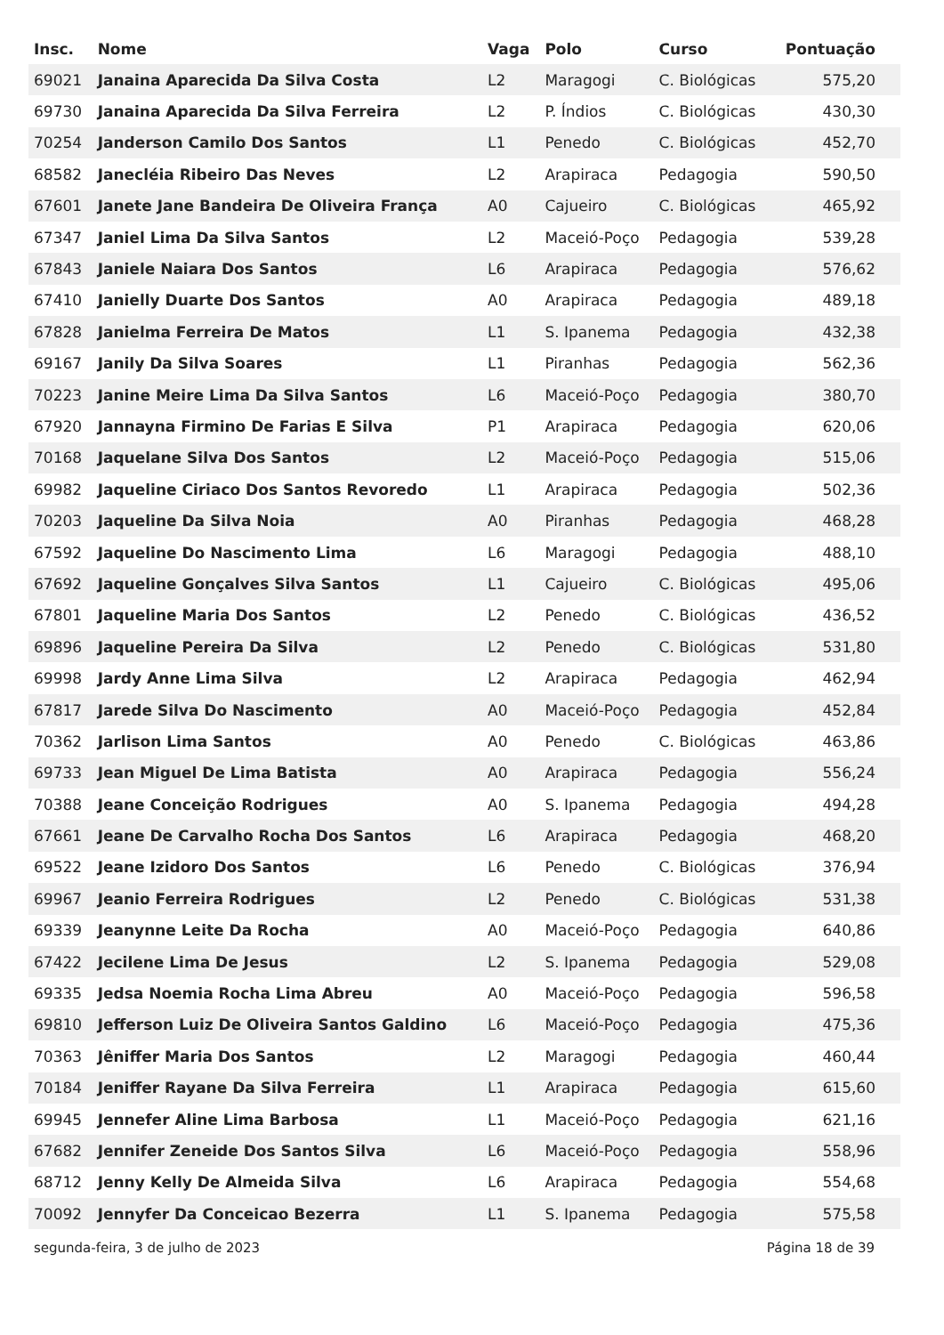| Insc. | Nome | Vaga | Polo | Curso | Pontuação |
| --- | --- | --- | --- | --- | --- |
| 69021 | Janaina Aparecida Da Silva Costa | L2 | Maragogi | C. Biológicas | 575,20 |
| 69730 | Janaina Aparecida Da Silva Ferreira | L2 | P. Índios | C. Biológicas | 430,30 |
| 70254 | Janderson Camilo Dos Santos | L1 | Penedo | C. Biológicas | 452,70 |
| 68582 | Janecléia Ribeiro Das Neves | L2 | Arapiraca | Pedagogia | 590,50 |
| 67601 | Janete Jane Bandeira De Oliveira França | A0 | Cajueiro | C. Biológicas | 465,92 |
| 67347 | Janiel Lima Da Silva Santos | L2 | Maceió-Poço | Pedagogia | 539,28 |
| 67843 | Janiele Naiara Dos Santos | L6 | Arapiraca | Pedagogia | 576,62 |
| 67410 | Janielly Duarte Dos Santos | A0 | Arapiraca | Pedagogia | 489,18 |
| 67828 | Janielma Ferreira De Matos | L1 | S. Ipanema | Pedagogia | 432,38 |
| 69167 | Janily Da Silva Soares | L1 | Piranhas | Pedagogia | 562,36 |
| 70223 | Janine Meire Lima Da Silva Santos | L6 | Maceió-Poço | Pedagogia | 380,70 |
| 67920 | Jannayna Firmino De Farias E Silva | P1 | Arapiraca | Pedagogia | 620,06 |
| 70168 | Jaquelane Silva Dos Santos | L2 | Maceió-Poço | Pedagogia | 515,06 |
| 69982 | Jaqueline Ciriaco Dos Santos Revoredo | L1 | Arapiraca | Pedagogia | 502,36 |
| 70203 | Jaqueline Da Silva Noia | A0 | Piranhas | Pedagogia | 468,28 |
| 67592 | Jaqueline Do Nascimento Lima | L6 | Maragogi | Pedagogia | 488,10 |
| 67692 | Jaqueline Gonçalves Silva Santos | L1 | Cajueiro | C. Biológicas | 495,06 |
| 67801 | Jaqueline Maria Dos Santos | L2 | Penedo | C. Biológicas | 436,52 |
| 69896 | Jaqueline Pereira Da Silva | L2 | Penedo | C. Biológicas | 531,80 |
| 69998 | Jardy Anne Lima Silva | L2 | Arapiraca | Pedagogia | 462,94 |
| 67817 | Jarede Silva Do Nascimento | A0 | Maceió-Poço | Pedagogia | 452,84 |
| 70362 | Jarlison Lima Santos | A0 | Penedo | C. Biológicas | 463,86 |
| 69733 | Jean Miguel De Lima Batista | A0 | Arapiraca | Pedagogia | 556,24 |
| 70388 | Jeane Conceição Rodrigues | A0 | S. Ipanema | Pedagogia | 494,28 |
| 67661 | Jeane De Carvalho Rocha Dos Santos | L6 | Arapiraca | Pedagogia | 468,20 |
| 69522 | Jeane Izidoro Dos Santos | L6 | Penedo | C. Biológicas | 376,94 |
| 69967 | Jeanio Ferreira Rodrigues | L2 | Penedo | C. Biológicas | 531,38 |
| 69339 | Jeanynne Leite Da Rocha | A0 | Maceió-Poço | Pedagogia | 640,86 |
| 67422 | Jecilene Lima De Jesus | L2 | S. Ipanema | Pedagogia | 529,08 |
| 69335 | Jedsa Noemia Rocha Lima Abreu | A0 | Maceió-Poço | Pedagogia | 596,58 |
| 69810 | Jefferson Luiz De Oliveira Santos Galdino | L6 | Maceió-Poço | Pedagogia | 475,36 |
| 70363 | Jêniffer Maria Dos Santos | L2 | Maragogi | Pedagogia | 460,44 |
| 70184 | Jeniffer Rayane Da Silva Ferreira | L1 | Arapiraca | Pedagogia | 615,60 |
| 69945 | Jennefer Aline Lima Barbosa | L1 | Maceió-Poço | Pedagogia | 621,16 |
| 67682 | Jennifer Zeneide Dos Santos Silva | L6 | Maceió-Poço | Pedagogia | 558,96 |
| 68712 | Jenny Kelly De Almeida Silva | L6 | Arapiraca | Pedagogia | 554,68 |
| 70092 | Jennyfer Da Conceicao Bezerra | L1 | S. Ipanema | Pedagogia | 575,58 |
segunda-feira, 3 de julho de 2023 Página 18 de 39